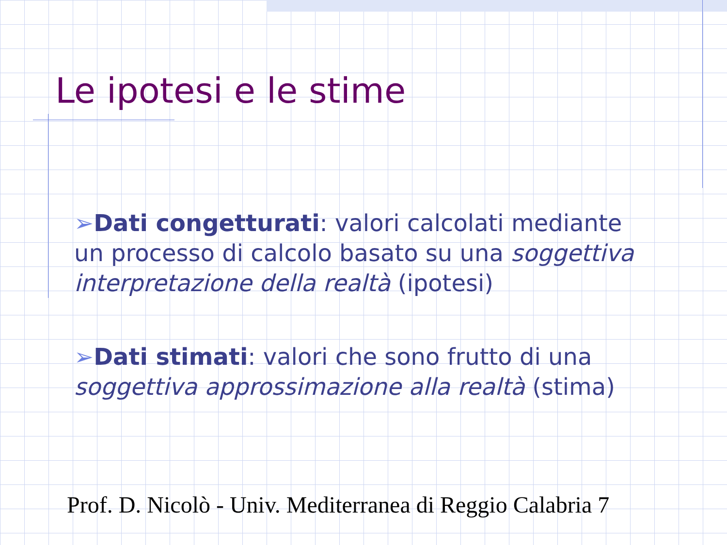Le ipotesi e le stime
➢Dati congetturati: valori calcolati mediante un processo di calcolo basato su una soggettiva interpretazione della realtà (ipotesi)
➢Dati stimati: valori che sono frutto di una soggettiva approssimazione alla realtà (stima)
Prof. D. Nicolò - Univ. Mediterranea di Reggio Calabria 7